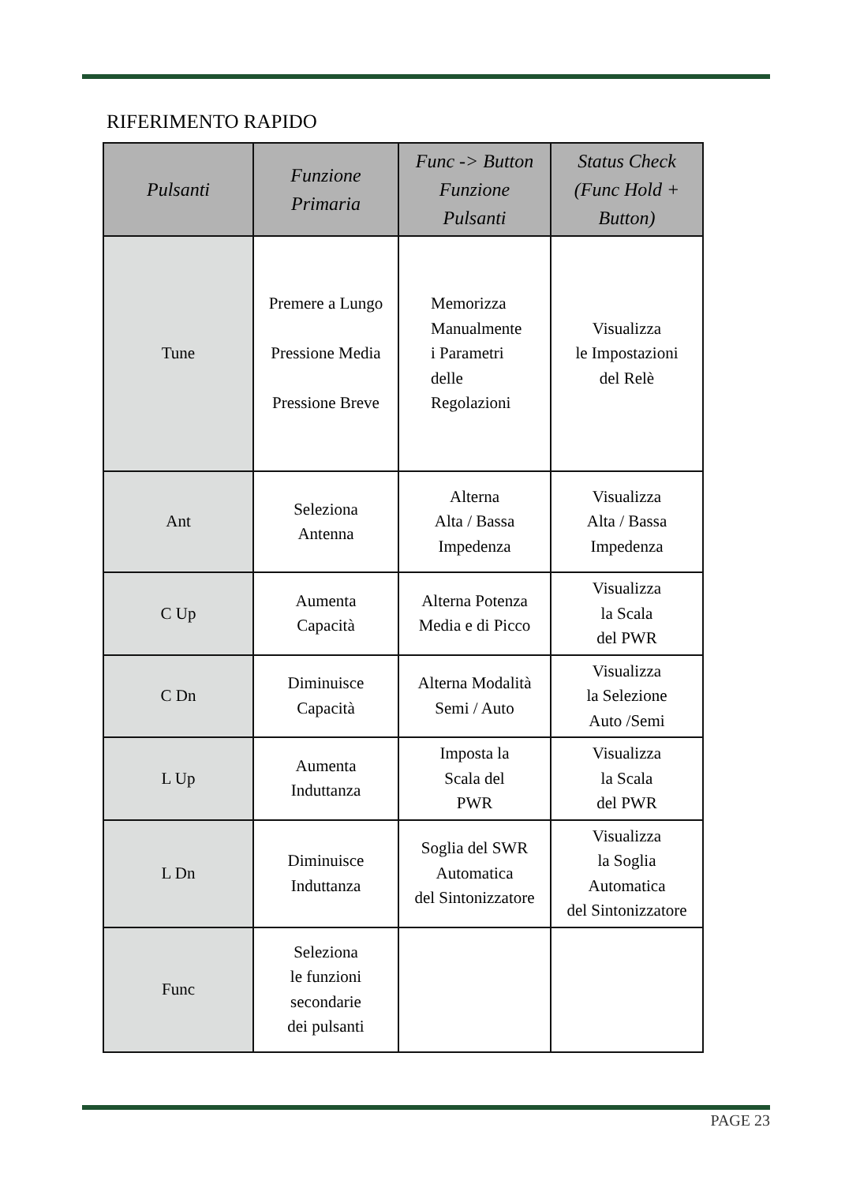RIFERIMENTO RAPIDO
| Pulsanti | Funzione Primaria | Func -> Button Funzione Pulsanti | Status Check (Func Hold + Button) |
| --- | --- | --- | --- |
| Tune | Premere a Lungo Pressione Media Pressione Breve | Memorizza Manualmente i Parametri delle Regolazioni | Visualizza le Impostazioni del Relè |
| Ant | Seleziona Antenna | Alterna Alta / Bassa Impedenza | Visualizza Alta / Bassa Impedenza |
| C Up | Aumenta Capacità | Alterna Potenza Media e di Picco | Visualizza la Scala del PWR |
| C Dn | Diminuisce Capacità | Alterna Modalità Semi / Auto | Visualizza la Selezione Auto /Semi |
| L Up | Aumenta Induttanza | Imposta la Scala del PWR | Visualizza la Scala del PWR |
| L Dn | Diminuisce Induttanza | Soglia del SWR Automatica del Sintonizzatore | Visualizza la Soglia Automatica del Sintonizzatore |
| Func | Seleziona le funzioni secondarie dei pulsanti | | |
PAGE 23